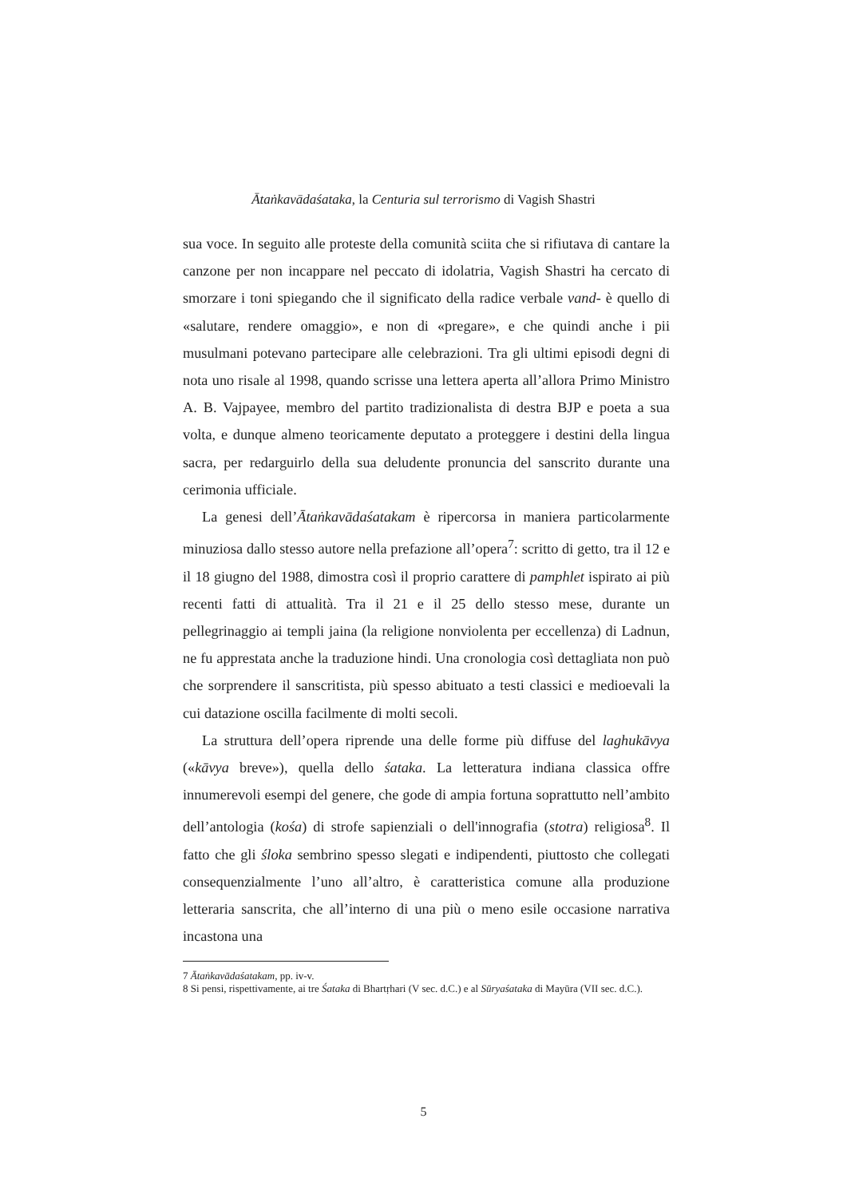Ātaṅkavādaśataka, la Centuria sul terrorismo di Vagish Shastri
sua voce. In seguito alle proteste della comunità sciita che si rifiutava di cantare la canzone per non incappare nel peccato di idolatria, Vagish Shastri ha cercato di smorzare i toni spiegando che il significato della radice verbale vand- è quello di «salutare, rendere omaggio», e non di «pregare», e che quindi anche i pii musulmani potevano partecipare alle celebrazioni. Tra gli ultimi episodi degni di nota uno risale al 1998, quando scrisse una lettera aperta all’allora Primo Ministro A. B. Vajpayee, membro del partito tradizionalista di destra BJP e poeta a sua volta, e dunque almeno teoricamente deputato a proteggere i destini della lingua sacra, per redarguirlo della sua deludente pronuncia del sanscrito durante una cerimonia ufficiale.
La genesi dell’Ātaṅkavādaśatakam è ripercorsa in maniera particolarmente minuziosa dallo stesso autore nella prefazione all’opera<sup>7</sup>: scritto di getto, tra il 12 e il 18 giugno del 1988, dimostra così il proprio carattere di pamphlet ispirato ai più recenti fatti di attualità. Tra il 21 e il 25 dello stesso mese, durante un pellegrinaggio ai templi jaina (la religione nonviolenta per eccellenza) di Ladnun, ne fu apprestata anche la traduzione hindi. Una cronologia così dettagliata non può che sorprendere il sanscritista, più spesso abituato a testi classici e medioevali la cui datazione oscilla facilmente di molti secoli.
La struttura dell’opera riprende una delle forme più diffuse del laghukāvya («kāvya breve»), quella dello śataka. La letteratura indiana classica offre innumerevoli esempi del genere, che gode di ampia fortuna soprattutto nell’ambito dell’antologia (kośa) di strofe sapienziali o dell'innografia (stotra) religiosa<sup>8</sup>. Il fatto che gli śloka sembrino spesso slegati e indipendenti, piuttosto che collegati consequenzialmente l’uno all’altro, è caratteristica comune alla produzione letteraria sanscrita, che all’interno di una più o meno esile occasione narrativa incastona una
7 Ātaṅkavādaśatakam, pp. iv-v.
8 Si pensi, rispettivamente, ai tre Śataka di Bhartṛhari (V sec. d.C.) e al Sūryaśataka di Mayūra (VII sec. d.C.).
5